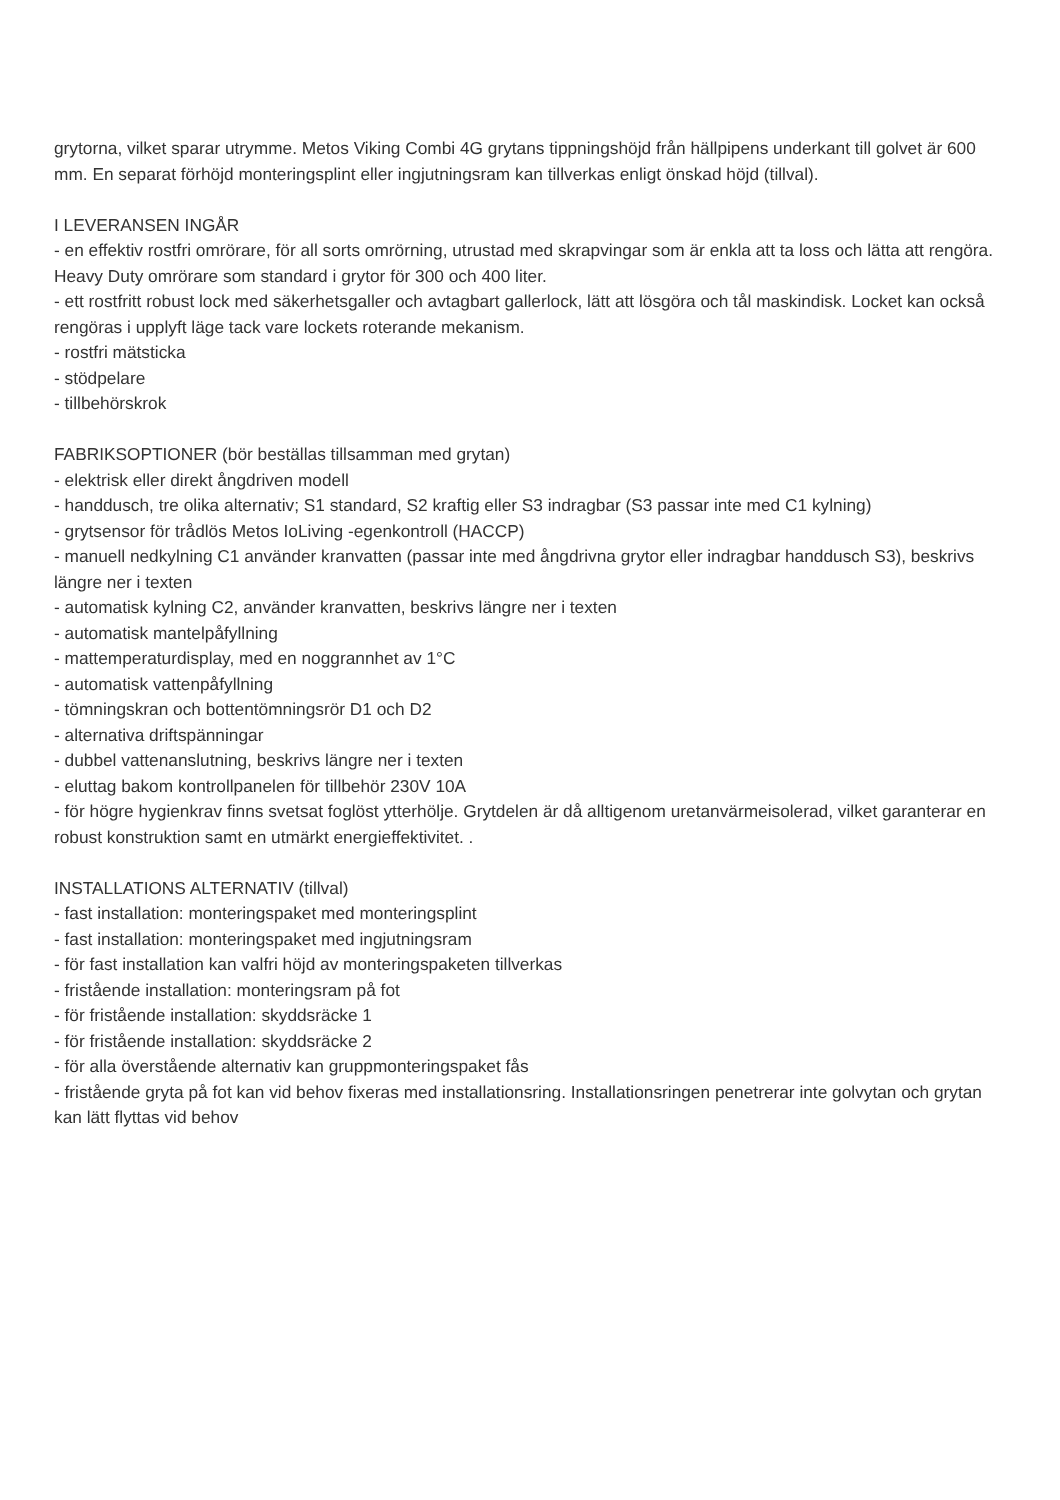grytorna, vilket sparar utrymme. Metos Viking Combi 4G grytans tippningshöjd från hällpipens underkant till golvet är 600 mm. En separat förhöjd monteringsplint eller ingjutningsram kan tillverkas enligt önskad höjd (tillval).
I LEVERANSEN INGÅR
- en effektiv rostfri omrörare, för all sorts omrörning, utrustad med skrapvingar som är enkla att ta loss och lätta att rengöra. Heavy Duty omrörare som standard i grytor för 300 och 400 liter.
- ett rostfritt robust lock med säkerhetsgaller och avtagbart gallerlock, lätt att lösgöra och tål maskindisk. Locket kan också rengöras i upplyft läge tack vare lockets roterande mekanism.
- rostfri mätsticka
- stödpelare
- tillbehörskrok
FABRIKSOPTIONER (bör beställas tillsamman med grytan)
- elektrisk eller direkt ångdriven modell
- handdusch, tre olika alternativ; S1 standard, S2 kraftig eller S3 indragbar (S3 passar inte med C1 kylning)
- grytsensor för trådlös Metos IoLiving -egenkontroll (HACCP)
- manuell nedkylning C1 använder kranvatten (passar inte med ångdrivna grytor eller indragbar handdusch S3), beskrivs längre ner i texten
- automatisk kylning C2, använder kranvatten, beskrivs längre ner i texten
- automatisk mantelpåfyllning
- mattemperaturdisplay, med en noggrannhet av 1°C
- automatisk vattenpåfyllning
- tömningskran och bottentömningsrör D1 och D2
- alternativa driftspänningar
- dubbel vattenanslutning, beskrivs längre ner i texten
- eluttag bakom kontrollpanelen för tillbehör 230V 10A
- för högre hygienkrav finns svetsat foglöst ytterhölje. Grytdelen är då alltigenom uretanvärmeisolerad, vilket garanterar en robust konstruktion samt en utmärkt energieffektivitet. .
INSTALLATIONS ALTERNATIV (tillval)
- fast installation: monteringspaket med monteringsplint
- fast installation: monteringspaket med ingjutningsram
- för fast installation kan valfri höjd av monteringspaketen tillverkas
- fristående installation: monteringsram på fot
- för fristående installation: skyddsräcke 1
- för fristående installation: skyddsräcke 2
- för alla överstående alternativ kan gruppmonteringspaket fås
- fristående gryta på fot kan vid behov fixeras med installationsring. Installationsringen penetrerar inte golvytan och grytan kan lätt flyttas vid behov